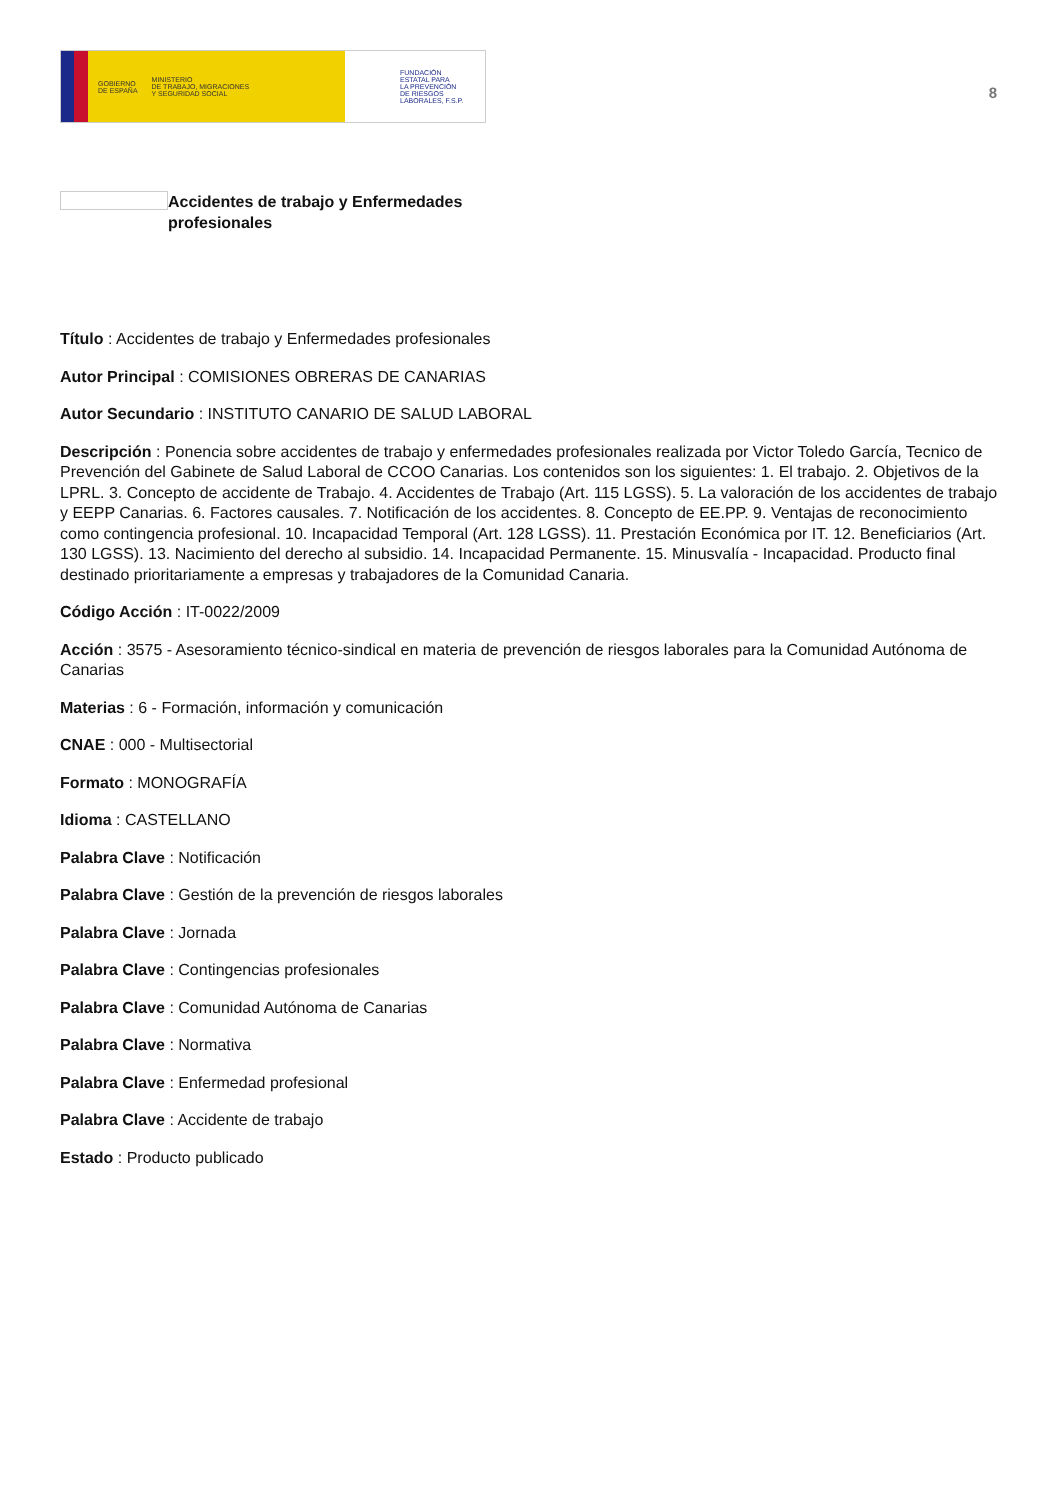GOBIERNO
DE ESPAÑA MINISTERIO
DE TRABAJO, MIGRACIONES
Y SEGURIDAD SOCIAL
FUNDACIÓN
ESTATAL PARA
LA PREVENCIÓN
DE RIESGOS
LABORALES, F.S.P.
8
Accidentes de trabajo y Enfermedades profesionales
Título : Accidentes de trabajo y Enfermedades profesionales
Autor Principal : COMISIONES OBRERAS DE CANARIAS
Autor Secundario : INSTITUTO CANARIO DE SALUD LABORAL
Descripción : Ponencia sobre accidentes de trabajo y enfermedades profesionales realizada por Victor Toledo García, Tecnico de Prevención del Gabinete de Salud Laboral de CCOO Canarias. Los contenidos son los siguientes: 1. El trabajo. 2. Objetivos de la LPRL. 3. Concepto de accidente de Trabajo. 4. Accidentes de Trabajo (Art. 115 LGSS). 5. La valoración de los accidentes de trabajo y EEPP Canarias. 6. Factores causales. 7. Notificación de los accidentes. 8. Concepto de EE.PP. 9. Ventajas de reconocimiento como contingencia profesional. 10. Incapacidad Temporal (Art. 128 LGSS). 11. Prestación Económica por IT. 12. Beneficiarios (Art. 130 LGSS). 13. Nacimiento del derecho al subsidio. 14. Incapacidad Permanente. 15. Minusvalía - Incapacidad. Producto final destinado prioritariamente a empresas y trabajadores de la Comunidad Canaria.
Código Acción : IT-0022/2009
Acción : 3575 - Asesoramiento técnico-sindical en materia de prevención de riesgos laborales para la Comunidad Autónoma de Canarias
Materias : 6 - Formación, información y comunicación
CNAE : 000 - Multisectorial
Formato : MONOGRAFÍA
Idioma : CASTELLANO
Palabra Clave : Notificación
Palabra Clave : Gestión de la prevención de riesgos laborales
Palabra Clave : Jornada
Palabra Clave : Contingencias profesionales
Palabra Clave : Comunidad Autónoma de Canarias
Palabra Clave : Normativa
Palabra Clave : Enfermedad profesional
Palabra Clave : Accidente de trabajo
Estado : Producto publicado